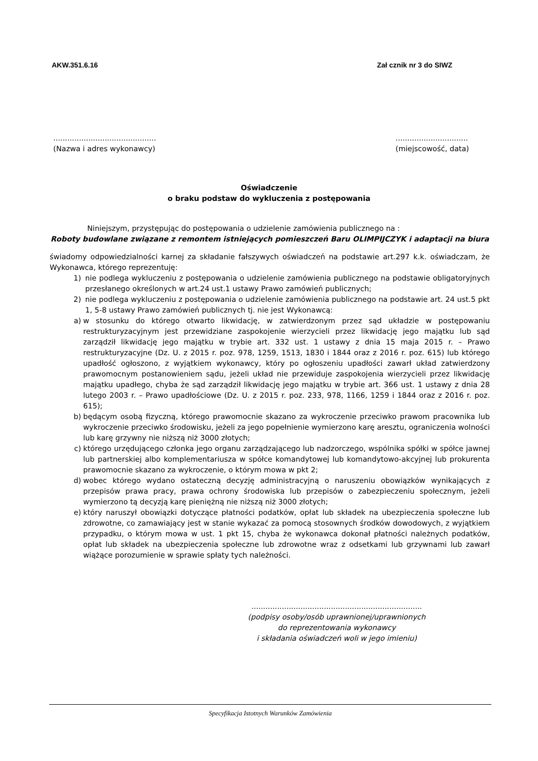AKW.351.6.16 Zał cznik nr 3 do SIWZ
............................................
(Nazwa i adres wykonawcy)
...............................
(miejscowość, data)
Oświadczenie
o braku podstaw do wykluczenia z postępowania
Niniejszym, przystępując do postępowania o udzielenie zamówienia publicznego na :
Roboty budowlane związane z remontem istniejących pomieszczeń Baru OLIMPIJCZYK i adaptacji na biura
świadomy odpowiedzialności karnej za składanie fałszywych oświadczeń na podstawie art.297 k.k. oświadczam, że Wykonawca, którego reprezentuję:
1) nie podlega wykluczeniu z postępowania o udzielenie zamówienia publicznego na podstawie obligatoryjnych przesłanego określonych w art.24 ust.1 ustawy Prawo zamówień publicznych;
2) nie podlega wykluczeniu z postępowania o udzielenie zamówienia publicznego na podstawie art. 24 ust.5 pkt 1, 5-8 ustawy Prawo zamówień publicznych tj. nie jest Wykonawcą:
a) w stosunku do którego otwarto likwidację, w zatwierdzonym przez sąd układzie w postępowaniu restrukturyzacyjnym jest przewidziane zaspokojenie wierzycieli przez likwidację jego majątku lub sąd zarządził likwidację jego majątku w trybie art. 332 ust. 1 ustawy z dnia 15 maja 2015 r. – Prawo restrukturyzacyjne (Dz. U. z 2015 r. poz. 978, 1259, 1513, 1830 i 1844 oraz z 2016 r. poz. 615) lub którego upadłość ogłoszono, z wyjątkiem wykonawcy, który po ogłoszeniu upadłości zawarł układ zatwierdzony prawomocnym postanowieniem sądu, jeżeli układ nie przewiduje zaspokojenia wierzycieli przez likwidację majątku upadłego, chyba że sąd zarządził likwidację jego majątku w trybie art. 366 ust. 1 ustawy z dnia 28 lutego 2003 r. – Prawo upadłościowe (Dz. U. z 2015 r. poz. 233, 978, 1166, 1259 i 1844 oraz z 2016 r. poz. 615);
b) będącym osobą fizyczną, którego prawomocnie skazano za wykroczenie przeciwko prawom pracownika lub wykroczenie przeciwko środowisku, jeżeli za jego popełnienie wymierzono karę aresztu, ograniczenia wolności lub karę grzywny nie niższą niż 3000 złotych;
c) którego urzędującego członka jego organu zarządzającego lub nadzorczego, wspólnika spółki w spółce jawnej lub partnerskiej albo komplementariusza w spółce komandytowej lub komandytowo-akcyjnej lub prokurenta prawomocnie skazano za wykroczenie, o którym mowa w pkt 2;
d) wobec którego wydano ostateczną decyzję administracyjną o naruszeniu obowiązków wynikających z przepisów prawa pracy, prawa ochrony środowiska lub przepisów o zabezpieczeniu społecznym, jeżeli wymierzono tą decyzją karę pieniężną nie niższą niż 3000 złotych;
e) który naruszył obowiązki dotyczące płatności podatków, opłat lub składek na ubezpieczenia społeczne lub zdrowotne, co zamawiający jest w stanie wykazać za pomocą stosownych środków dowodowych, z wyjątkiem przypadku, o którym mowa w ust. 1 pkt 15, chyba że wykonawca dokonał płatności należnych podatków, opłat lub składek na ubezpieczenia społeczne lub zdrowotne wraz z odsetkami lub grzywnami lub zawarł wiążące porozumienie w sprawie spłaty tych należności.
.........................................................................
(podpisy osoby/osób uprawnionej/uprawnionych
do reprezentowania wykonawcy
i składania oświadczeń woli w jego imieniu)
Specyfikacja Istotnych Warunków Zamówienia